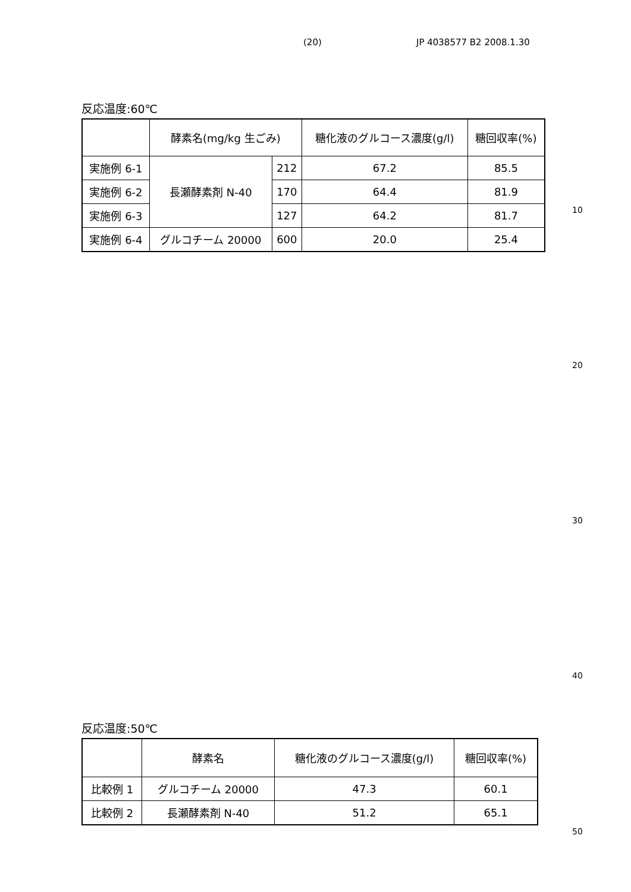(20) JP 4038577 B2 2008.1.30
反応温度:60℃
| | 酵素名(mg/kg 生ごみ) | | 糖化液のグルコース濃度(g/l) | 糖回収率(%) |
| 実施例 6-1 | 長瀬酵素剤 N-40 | 212 | 67.2 | 85.5 |
| 実施例 6-2 | | 170 | 64.4 | 81.9 |
| 実施例 6-3 | | 127 | 64.2 | 81.7 |
| 実施例 6-4 | グルコチーム 20000 | 600 | 20.0 | 25.4 |
10
20
30
40
反応温度:50℃
| | 酵素名 | 糖化液のグルコース濃度(g/l) | 糖回収率(%) |
| 比較例 1 | グルコチーム 20000 | 47.3 | 60.1 |
| 比較例 2 | 長瀬酵素剤 N-40 | 51.2 | 65.1 |
50